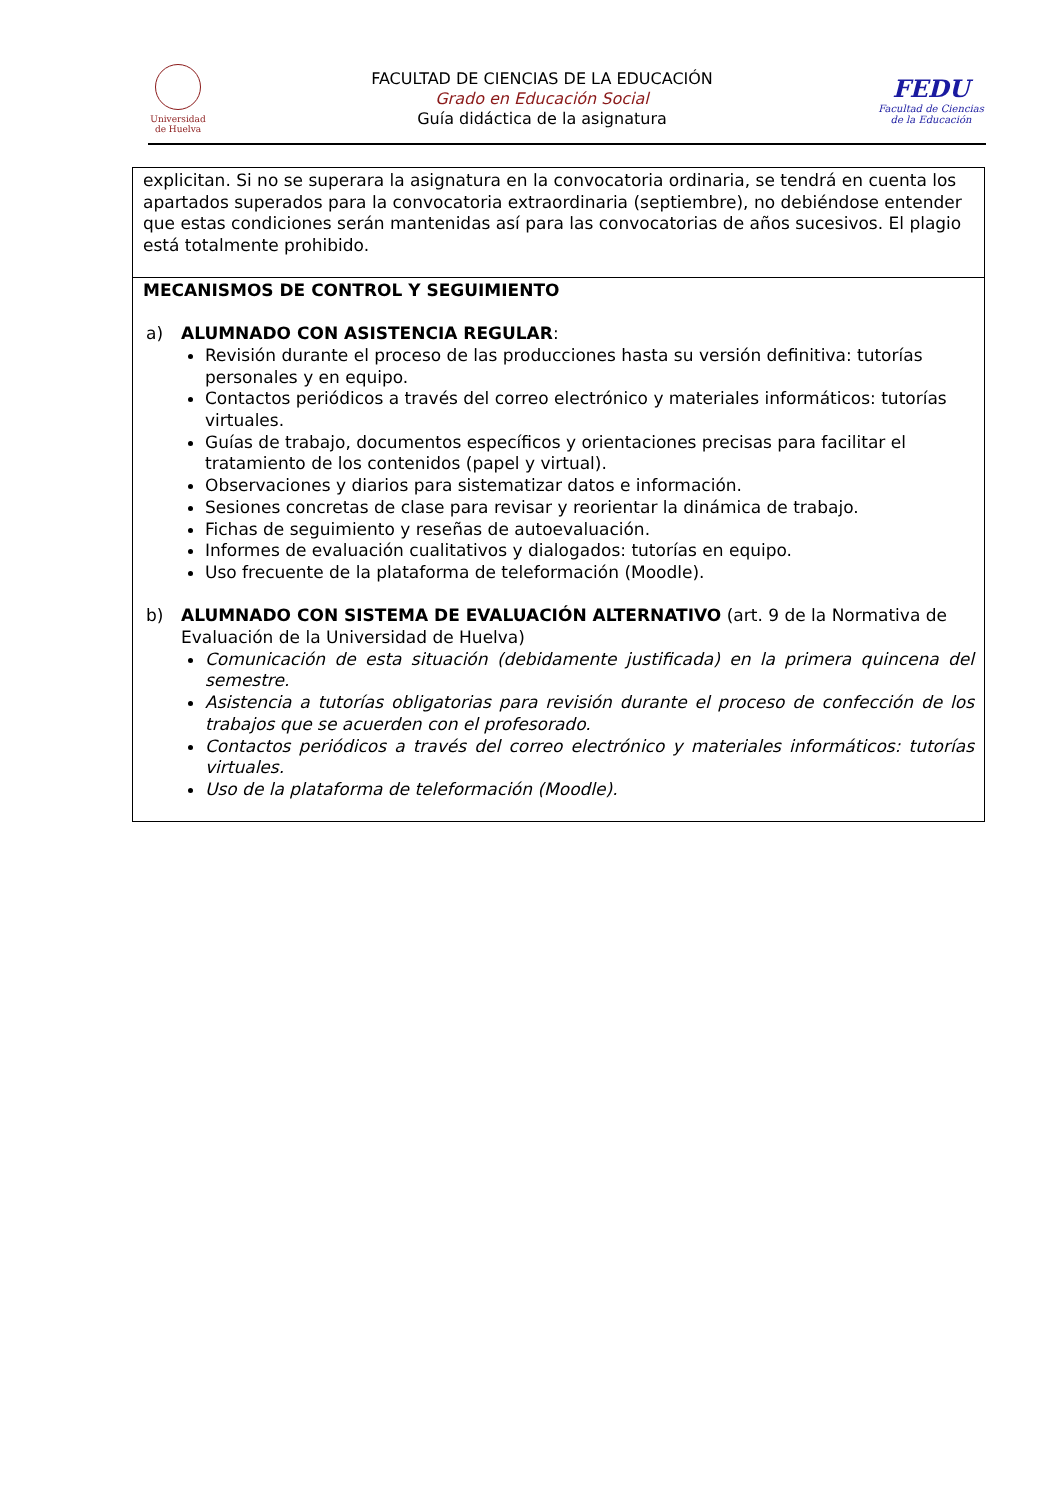Universidad
de Huelva
FACULTAD DE CIENCIAS DE LA EDUCACIÓN
Grado en Educación Social
Guía didáctica de la asignatura
FEDU
Facultad de Ciencias
de la Educación
| explicitan. Si no se superara la asignatura en la convocatoria ordinaria, se tendrá en cuenta los apartados superados para la convocatoria extraordinaria (septiembre), no debiéndose entender que estas condiciones serán mantenidas así para las convocatorias de años sucesivos. El plagio está totalmente prohibido. |
| MECANISMOS DE CONTROL Y SEGUIMIENTO a) ALUMNADO CON ASISTENCIA REGULAR : Revisión durante el proceso de las producciones hasta su versión definitiva: tutorías personales y en equipo. Contactos periódicos a través del correo electrónico y materiales informáticos: tutorías virtuales. Guías de trabajo, documentos específicos y orientaciones precisas para facilitar el tratamiento de los contenidos (papel y virtual). Observaciones y diarios para sistematizar datos e información. Sesiones concretas de clase para revisar y reorientar la dinámica de trabajo. Fichas de seguimiento y reseñas de autoevaluación. Informes de evaluación cualitativos y dialogados: tutorías en equipo. Uso frecuente de la plataforma de teleformación (Moodle). b) ALUMNADO CON SISTEMA DE EVALUACIÓN ALTERNATIVO (art. 9 de la Normativa de Evaluación de la Universidad de Huelva) Comunicación de esta situación (debidamente justificada) en la primera quincena del semestre. Asistencia a tutorías obligatorias para revisión durante el proceso de confección de los trabajos que se acuerden con el profesorado. Contactos periódicos a través del correo electrónico y materiales informáticos: tutorías virtuales. Uso de la plataforma de teleformación (Moodle). |